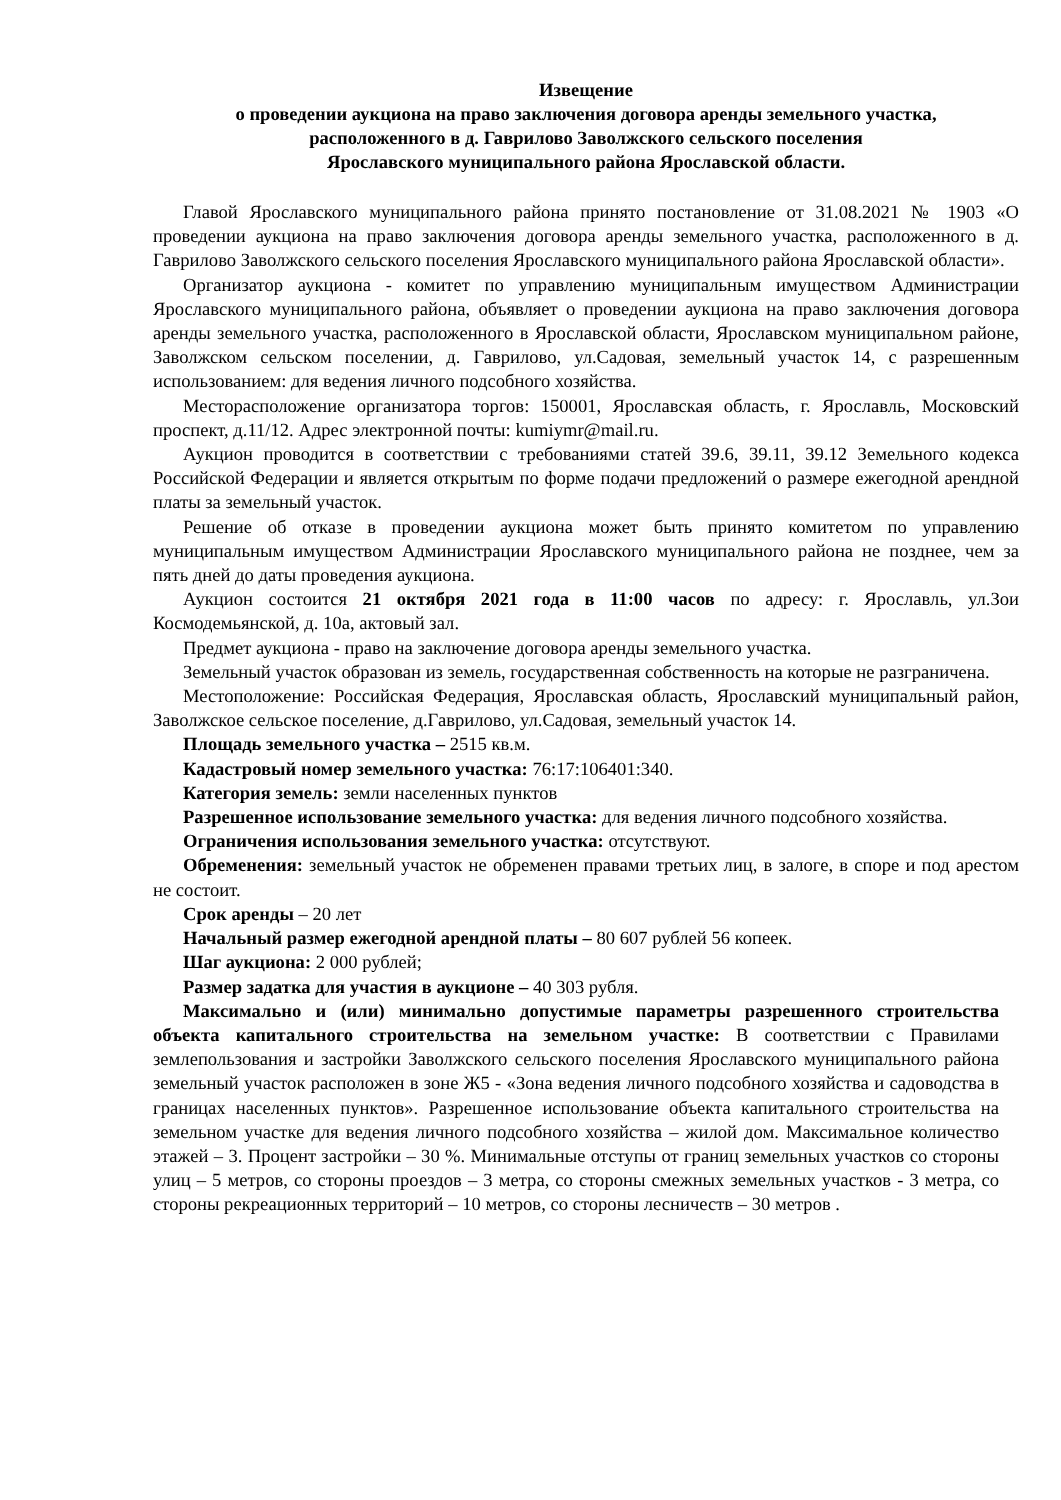Извещение
о проведении аукциона на право заключения договора аренды земельного участка,
расположенного в д. Гаврилово Заволжского сельского поселения
Ярославского муниципального района Ярославской области.
Главой Ярославского муниципального района принято постановление от 31.08.2021 № 1903 «О проведении аукциона на право заключения договора аренды земельного участка, расположенного в д. Гаврилово Заволжского сельского поселения Ярославского муниципального района Ярославской области».
Организатор аукциона - комитет по управлению муниципальным имуществом Администрации Ярославского муниципального района, объявляет о проведении аукциона на право заключения договора аренды земельного участка, расположенного в Ярославской области, Ярославском муниципальном районе, Заволжском сельском поселении, д. Гаврилово, ул.Садовая, земельный участок 14, с разрешенным использованием: для ведения личного подсобного хозяйства.
Месторасположение организатора торгов: 150001, Ярославская область, г. Ярославль, Московский проспект, д.11/12. Адрес электронной почты: kumiymr@mail.ru.
Аукцион проводится в соответствии с требованиями статей 39.6, 39.11, 39.12 Земельного кодекса Российской Федерации и является открытым по форме подачи предложений о размере ежегодной арендной платы за земельный участок.
Решение об отказе в проведении аукциона может быть принято комитетом по управлению муниципальным имуществом Администрации Ярославского муниципального района не позднее, чем за пять дней до даты проведения аукциона.
Аукцион состоится 21 октября 2021 года в 11:00 часов по адресу: г. Ярославль, ул.Зои Космодемьянской, д. 10а, актовый зал.
Предмет аукциона - право на заключение договора аренды земельного участка.
Земельный участок образован из земель, государственная собственность на которые не разграничена.
Местоположение: Российская Федерация, Ярославская область, Ярославский муниципальный район, Заволжское сельское поселение, д.Гаврилово, ул.Садовая, земельный участок 14.
Площадь земельного участка – 2515 кв.м.
Кадастровый номер земельного участка: 76:17:106401:340.
Категория земель: земли населенных пунктов
Разрешенное использование земельного участка: для ведения личного подсобного хозяйства.
Ограничения использования земельного участка: отсутствуют.
Обременения: земельный участок не обременен правами третьих лиц, в залоге, в споре и под арестом не состоит.
Срок аренды – 20 лет
Начальный размер ежегодной арендной платы – 80 607 рублей 56 копеек.
Шаг аукциона: 2 000 рублей;
Размер задатка для участия в аукционе – 40 303 рубля.
Максимально и (или) минимально допустимые параметры разрешенного строительства объекта капитального строительства на земельном участке: В соответствии с Правилами землепользования и застройки Заволжского сельского поселения Ярославского муниципального района земельный участок расположен в зоне Ж5 - «Зона ведения личного подсобного хозяйства и садоводства в границах населенных пунктов». Разрешенное использование объекта капитального строительства на земельном участке для ведения личного подсобного хозяйства – жилой дом. Максимальное количество этажей – 3. Процент застройки – 30 %. Минимальные отступы от границ земельных участков со стороны улиц – 5 метров, со стороны проездов – 3 метра, со стороны смежных земельных участков - 3 метра, со стороны рекреационных территорий – 10 метров, со стороны лесничеств – 30 метров .